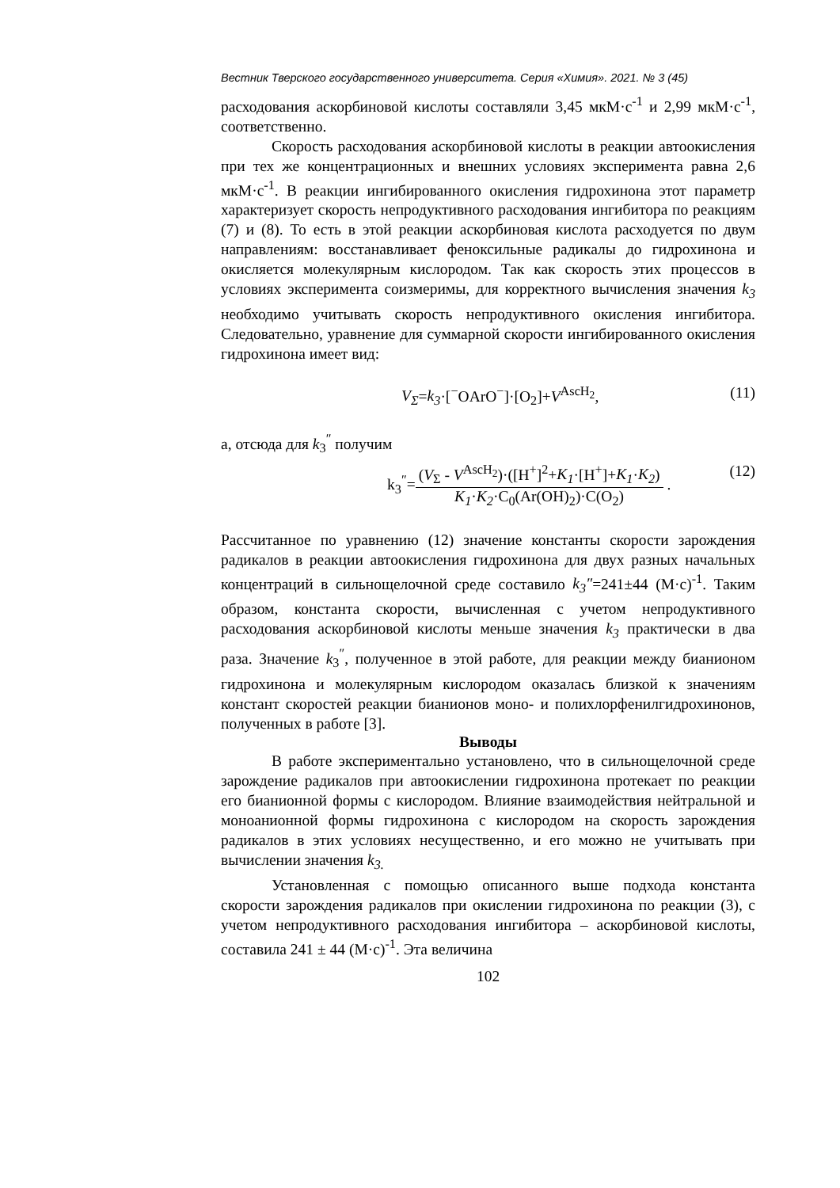Вестник Тверского государственного университета. Серия «Химия». 2021. № 3 (45)
расходования аскорбиновой кислоты составляли 3,45 мкМ·с<sup>-1</sup> и 2,99 мкМ·с<sup>-1</sup>, соответственно.
Скорость расходования аскорбиновой кислоты в реакции автоокисления при тех же концентрационных и внешних условиях эксперимента равна 2,6 мкМ·с<sup>-1</sup>. В реакции ингибированного окисления гидрохинона этот параметр характеризует скорость непродуктивного расходования ингибитора по реакциям (7) и (8). То есть в этой реакции аскорбиновая кислота расходуется по двум направлениям: восстанавливает феноксильные радикалы до гидрохинона и окисляется молекулярным кислородом. Так как скорость этих процессов в условиях эксперимента соизмеримы, для корректного вычисления значения k<sub>3</sub> необходимо учитывать скорость непродуктивного окисления ингибитора. Следовательно, уравнение для суммарной скорости ингибированного окисления гидрохинона имеет вид:
V<sub>Σ</sub>=k<sub>3</sub>·[<sup>−</sup>OArO<sup>−</sup>]·[O<sub>2</sub>]+V<sup>AscH<sub>2</sub></sup>, (11)
а, отсюда для k<sub>3</sub><sup>″</sup> получим
k<sub>3</sub><sup>″</sup>=(V<sub>Σ</sub> - V<sup>AscH<sub>2</sub></sup>)·([H<sup>+</sup>]<sup>2</sup>+K<sub>1</sub>·[H<sup>+</sup>]+K<sub>1</sub>·K<sub>2</sub>) K<sub>1</sub>·K<sub>2</sub>·C<sub>0</sub>(Ar(OH)<sub>2</sub>)·C(O<sub>2</sub>) . (12)
Рассчитанное по уравнению (12) значение константы скорости зарождения радикалов в реакции автоокисления гидрохинона для двух разных начальных концентраций в сильнощелочной среде составило k<sub>3</sub>″=241±44 (М·с)<sup>-1</sup>. Таким образом, константа скорости, вычисленная с учетом непродуктивного расходования аскорбиновой кислоты меньше значения k<sub>3</sub> практически в два раза. Значение k<sub>3</sub><sup>″</sup>, полученное в этой работе, для реакции между бианионом гидрохинона и молекулярным кислородом оказалась близкой к значениям констант скоростей реакции бианионов моно- и полихлорфенилгидрохинонов, полученных в работе [3].
Выводы
В работе экспериментально установлено, что в сильнощелочной среде зарождение радикалов при автоокислении гидрохинона протекает по реакции его бианионной формы с кислородом. Влияние взаимодействия нейтральной и моноанионной формы гидрохинона с кислородом на скорость зарождения радикалов в этих условиях несущественно, и его можно не учитывать при вычислении значения k<sub>3.</sub>
Установленная с помощью описанного выше подхода константа скорости зарождения радикалов при окислении гидрохинона по реакции (3), с учетом непродуктивного расходования ингибитора – аскорбиновой кислоты, составила 241 ± 44 (М·с)<sup>-1</sup>. Эта величина
102